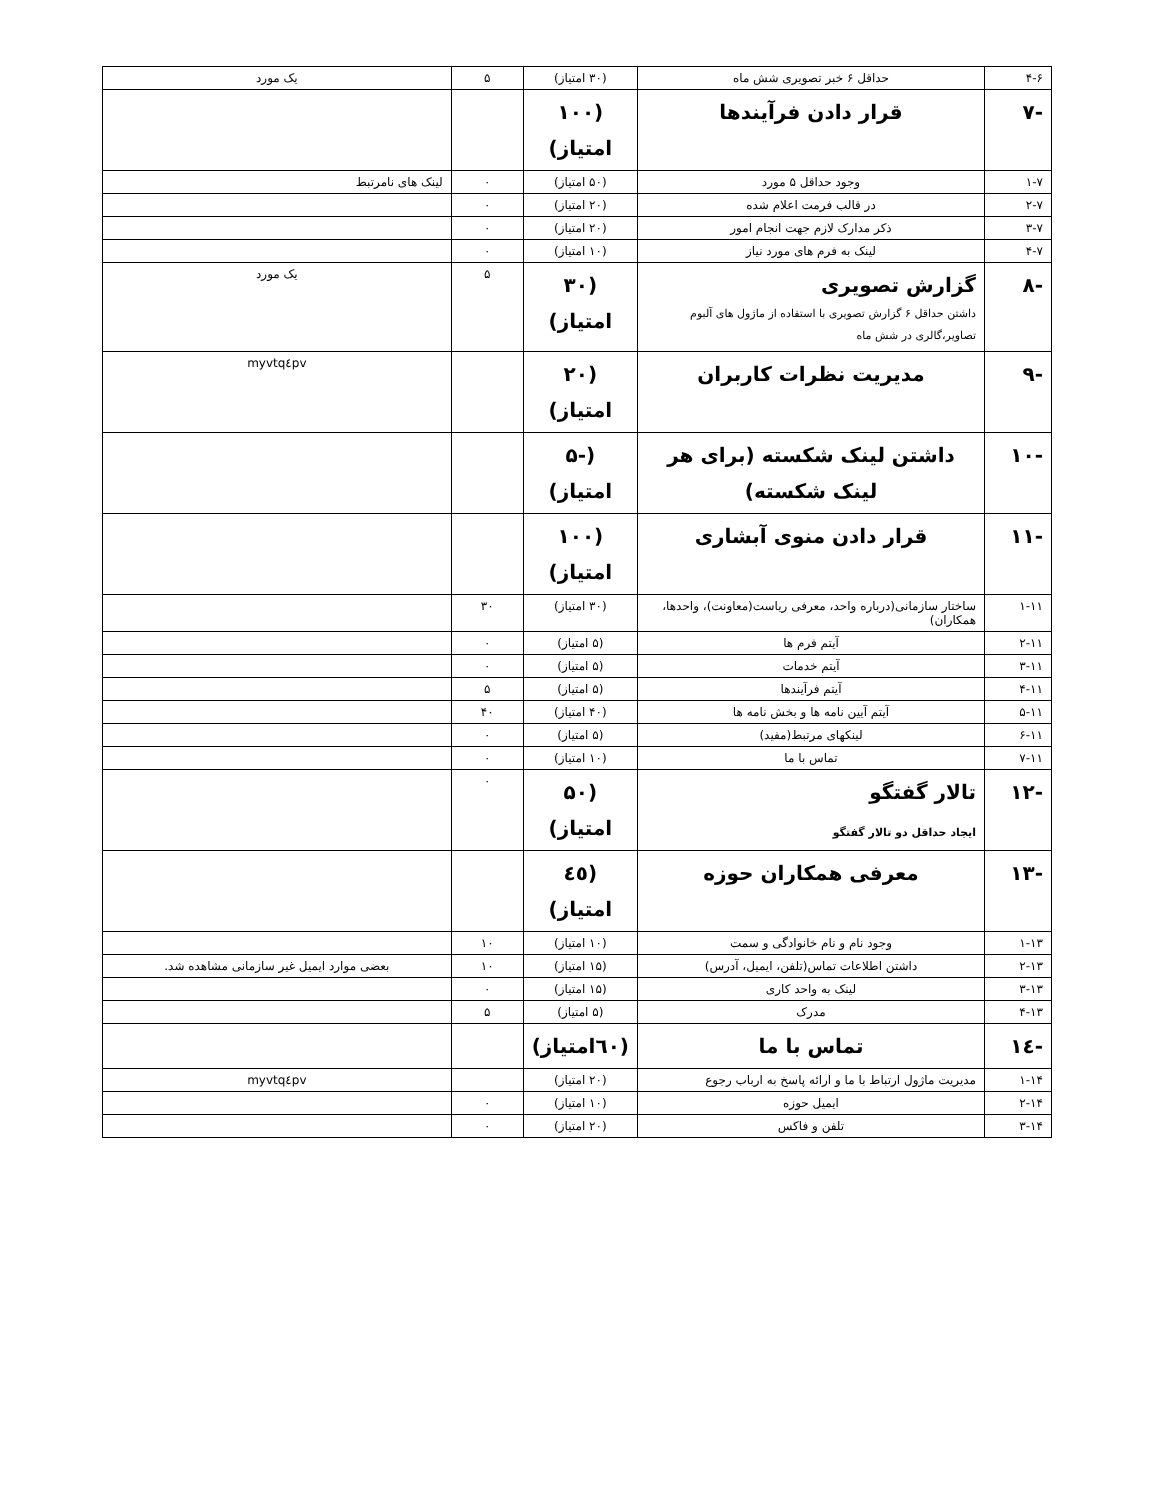| ۴-۶ | حداقل ۶ خبر تصویری شش ماه | (۳۰ امتیاز) | ۵ | یک مورد |
| -۷ | قرار دادن فرآیندها | (۱۰۰ امتیاز) | | |
| ۱-۷ | وجود حداقل ۵ مورد | (۵۰ امتیاز) | ۰ | لینک های نامرتبط |
| ۲-۷ | در قالب فرمت اعلام شده | (۲۰ امتیاز) | ۰ | |
| ۳-۷ | ذکر مدارک لازم جهت انجام امور | (۲۰ امتیاز) | ۰ | |
| ۴-۷ | لینک به فرم های مورد نیاز | (۱۰ امتیاز) | ۰ | |
| -۸ | گزارش تصویری داشتن حداقل ۶ گزارش تصویری با استفاده از ماژول های آلبوم تصاویر،گالری در شش ماه | (۳۰ امتیاز) | ۵ | یک مورد |
| -۹ | مدیریت نظرات کاربران | (۲۰ امتیاز) | | myvtq٤pv |
| -۱۰ | داشتن لینک شکسته (برای هر لینک شکسته) | (-۵ امتیاز) | | |
| -۱۱ | قرار دادن منوی آبشاری | (۱۰۰ امتیاز) | | |
| ۱-۱۱ | ساختار سازمانی(درباره واحد، معرفی ریاست(معاونت)، واحدها، همکاران) | (۳۰ امتیاز) | ۳۰ | |
| ۲-۱۱ | آیتم فرم ها | (۵ امتیاز) | ۰ | |
| ۳-۱۱ | آیتم خدمات | (۵ امتیاز) | ۰ | |
| ۴-۱۱ | آیتم فرآیندها | (۵ امتیاز) | ۵ | |
| ۵-۱۱ | آیتم آیین نامه ها و بخش نامه ها | (۴۰ امتیاز) | ۴۰ | |
| ۶-۱۱ | لینکهای مرتبط(مفید) | (۵ امتیاز) | ۰ | |
| ۷-۱۱ | تماس با ما | (۱۰ امتیاز) | ۰ | |
| -۱۲ | تالار گفتگو ایجاد حداقل دو تالار گفتگو | (۵۰ امتیاز) | ۰ | |
| -۱۳ | معرفی همکاران حوزه | (٤٥ امتیاز) | | |
| ۱-۱۳ | وجود نام و نام خانوادگی و سمت | (۱۰ امتیاز) | ۱۰ | |
| ۲-۱۳ | داشتن اطلاعات تماس(تلفن، ایمیل، آدرس) | (۱۵ امتیاز) | ۱۰ | بعضی موارد ایمیل غیر سازمانی مشاهده شد. |
| ۳-۱۳ | لینک به واحد کاری | (۱۵ امتیاز) | ۰ | |
| ۴-۱۳ | مدرک | (۵ امتیاز) | ۵ | |
| -۱٤ | تماس با ما | (٦٠امتیاز) | | |
| ۱-۱۴ | مدیریت ماژول ارتباط با ما و ارائه پاسخ به ارباب رجوع | (۲۰ امتیاز) | | myvtq٤pv |
| ۲-۱۴ | ایمیل حوزه | (۱۰ امتیاز) | ۰ | |
| ۳-۱۴ | تلفن و فاکس | (۲۰ امتیاز) | ۰ | |